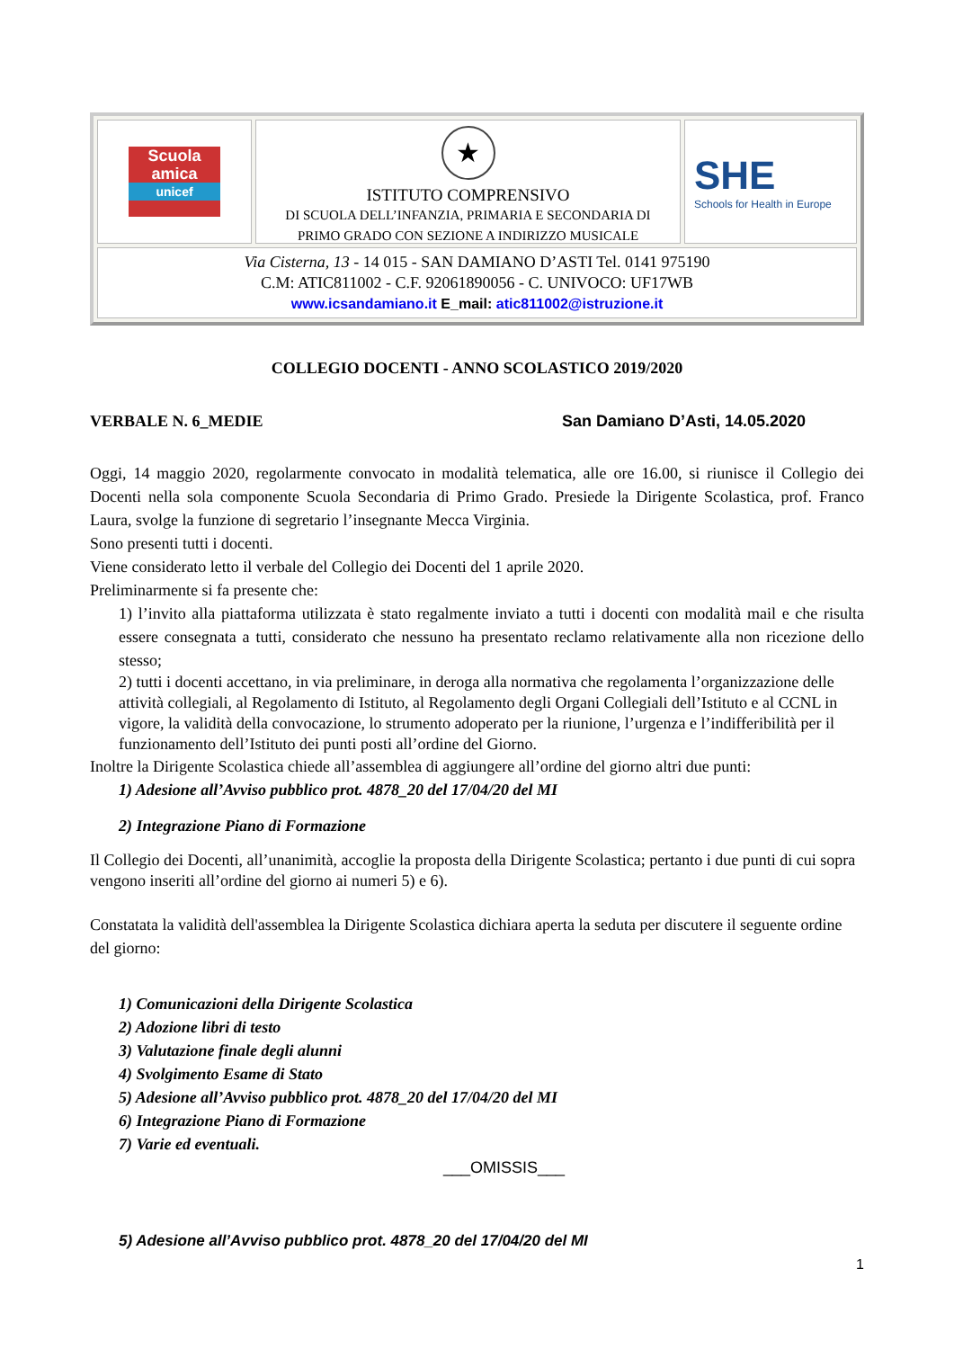Scuola
amica
unicef
★
ISTITUTO COMPRENSIVO
DI SCUOLA DELL’INFANZIA, PRIMARIA E SECONDARIA DI
PRIMO GRADO CON SEZIONE A INDIRIZZO MUSICALE
SHE
Schools for Health in Europe
Via Cisterna, 13 - 14 015 - SAN DAMIANO D’ASTI Tel. 0141 975190
C.M: ATIC811002 - C.F. 92061890056 - C. UNIVOCO: UF17WB
www.icsandamiano.it E_mail: atic811002@istruzione.it
COLLEGIO DOCENTI - ANNO SCOLASTICO 2019/2020
VERBALE N. 6_MEDIE San Damiano D’Asti, 14.05.2020
Oggi, 14 maggio 2020, regolarmente convocato in modalità telematica, alle ore 16.00, si riunisce il Collegio dei Docenti nella sola componente Scuola Secondaria di Primo Grado. Presiede la Dirigente Scolastica, prof. Franco Laura, svolge la funzione di segretario l’insegnante Mecca Virginia.
Sono presenti tutti i docenti.
Viene considerato letto il verbale del Collegio dei Docenti del 1 aprile 2020.
Preliminarmente si fa presente che:
1) l’invito alla piattaforma utilizzata è stato regalmente inviato a tutti i docenti con modalità mail e che risulta essere consegnata a tutti, considerato che nessuno ha presentato reclamo relativamente alla non ricezione dello stesso;
2) tutti i docenti accettano, in via preliminare, in deroga alla normativa che regolamenta l’organizzazione delle attività collegiali, al Regolamento di Istituto, al Regolamento degli Organi Collegiali dell’Istituto e al CCNL in vigore, la validità della convocazione, lo strumento adoperato per la riunione, l’urgenza e l’indifferibilità per il funzionamento dell’Istituto dei punti posti all’ordine del Giorno.
Inoltre la Dirigente Scolastica chiede all’assemblea di aggiungere all’ordine del giorno altri due punti:
1) Adesione all’Avviso pubblico prot. 4878_20 del 17/04/20 del MI
2) Integrazione Piano di Formazione
Il Collegio dei Docenti, all’unanimità, accoglie la proposta della Dirigente Scolastica; pertanto i due punti di cui sopra vengono inseriti all’ordine del giorno ai numeri 5) e 6).
Constatata la validità dell'assemblea la Dirigente Scolastica dichiara aperta la seduta per discutere il seguente ordine del giorno:
1) Comunicazioni della Dirigente Scolastica
2) Adozione libri di testo
3) Valutazione finale degli alunni
4) Svolgimento Esame di Stato
5) Adesione all’Avviso pubblico prot. 4878_20 del 17/04/20 del MI
6) Integrazione Piano di Formazione
7) Varie ed eventuali.
___OMISSIS___
5) Adesione all’Avviso pubblico prot. 4878_20 del 17/04/20 del MI
1